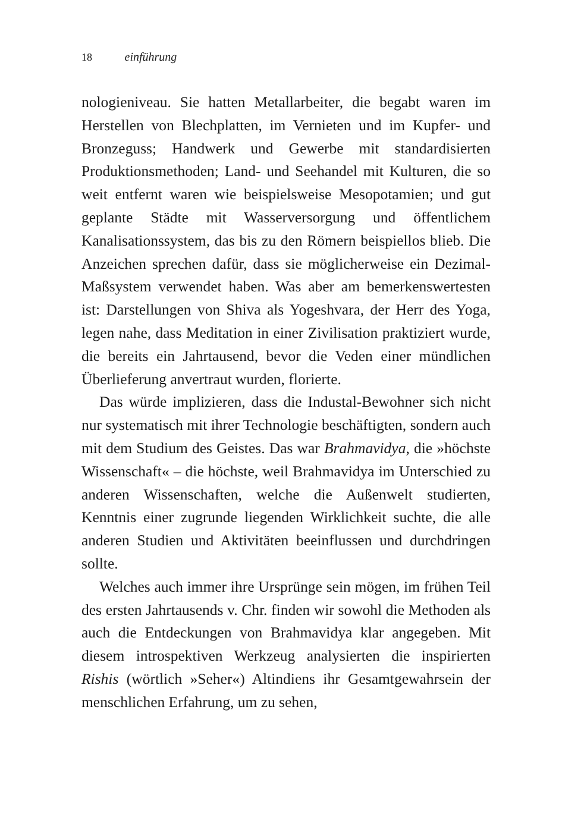18 einführung
nologieniveau. Sie hatten Metallarbeiter, die begabt waren im Herstellen von Blechplatten, im Vernieten und im Kupfer- und Bronzeguss; Handwerk und Gewerbe mit standardisierten Produktionsmethoden; Land- und Seehandel mit Kulturen, die so weit entfernt waren wie beispielsweise Mesopotamien; und gut geplante Städte mit Wasserversorgung und öffentlichem Kanalisationssystem, das bis zu den Römern beispiellos blieb. Die Anzeichen sprechen dafür, dass sie möglicherweise ein Dezimal-Maßsystem verwendet haben. Was aber am bemerkenswertesten ist: Darstellungen von Shiva als Yogeshvara, der Herr des Yoga, legen nahe, dass Meditation in einer Zivilisation praktiziert wurde, die bereits ein Jahrtausend, bevor die Veden einer mündlichen Überlieferung anvertraut wurden, florierte.
Das würde implizieren, dass die Industal-Bewohner sich nicht nur systematisch mit ihrer Technologie beschäftigten, sondern auch mit dem Studium des Geistes. Das war Brahmavidya, die »höchste Wissenschaft« – die höchste, weil Brahmavidya im Unterschied zu anderen Wissenschaften, welche die Außenwelt studierten, Kenntnis einer zugrunde liegenden Wirklichkeit suchte, die alle anderen Studien und Aktivitäten beeinflussen und durchdringen sollte.
Welches auch immer ihre Ursprünge sein mögen, im frühen Teil des ersten Jahrtausends v. Chr. finden wir sowohl die Methoden als auch die Entdeckungen von Brahmavidya klar angegeben. Mit diesem introspektiven Werkzeug analysierten die inspirierten Rishis (wörtlich »Seher«) Altindiens ihr Gesamtgewahrsein der menschlichen Erfahrung, um zu sehen,